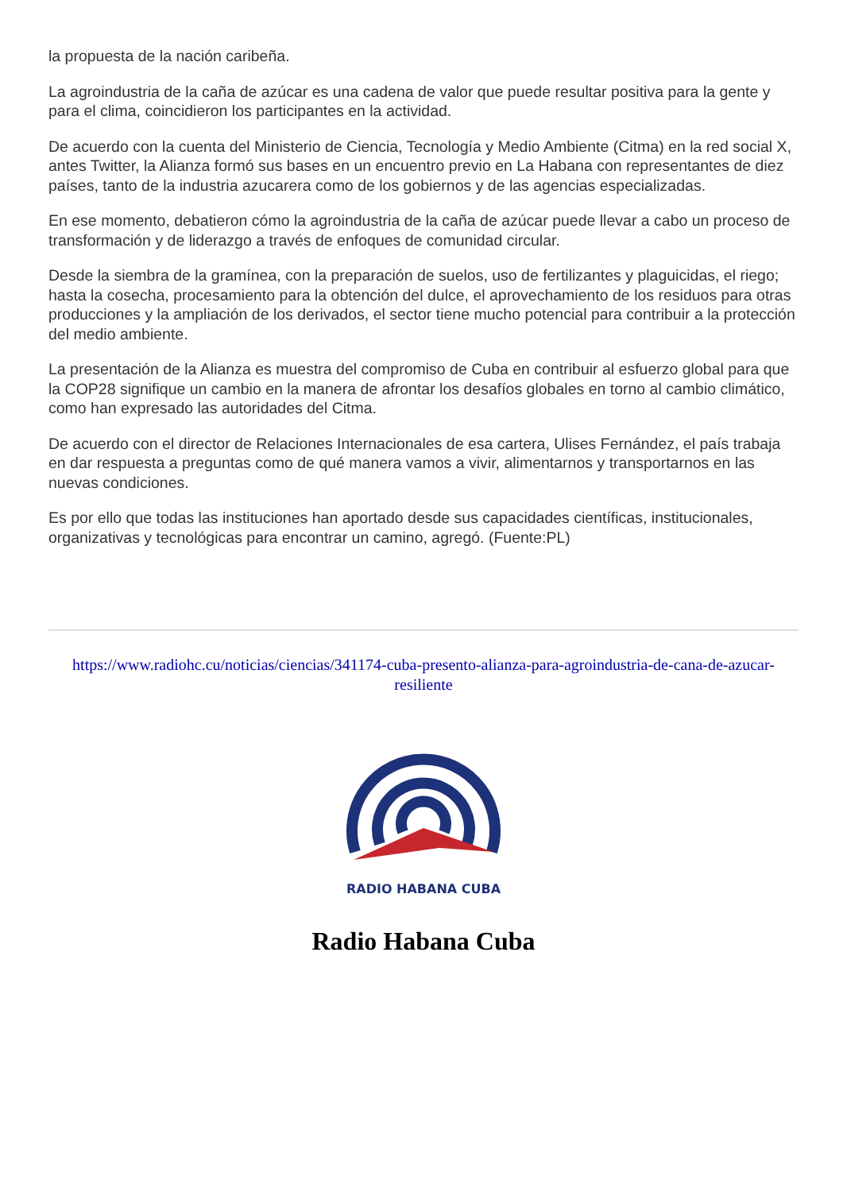la propuesta de la nación caribeña.
La agroindustria de la caña de azúcar es una cadena de valor que puede resultar positiva para la gente y para el clima, coincidieron los participantes en la actividad.
De acuerdo con la cuenta del Ministerio de Ciencia, Tecnología y Medio Ambiente (Citma) en la red social X, antes Twitter, la Alianza formó sus bases en un encuentro previo en La Habana con representantes de diez países, tanto de la industria azucarera como de los gobiernos y de las agencias especializadas.
En ese momento, debatieron cómo la agroindustria de la caña de azúcar puede llevar a cabo un proceso de transformación y de liderazgo a través de enfoques de comunidad circular.
Desde la siembra de la gramínea, con la preparación de suelos, uso de fertilizantes y plaguicidas, el riego; hasta la cosecha, procesamiento para la obtención del dulce, el aprovechamiento de los residuos para otras producciones y la ampliación de los derivados, el sector tiene mucho potencial para contribuir a la protección del medio ambiente.
La presentación de la Alianza es muestra del compromiso de Cuba en contribuir al esfuerzo global para que la COP28 signifique un cambio en la manera de afrontar los desafíos globales en torno al cambio climático, como han expresado las autoridades del Citma.
De acuerdo con el director de Relaciones Internacionales de esa cartera, Ulises Fernández, el país trabaja en dar respuesta a preguntas como de qué manera vamos a vivir, alimentarnos y transportarnos en las nuevas condiciones.
Es por ello que todas las instituciones han aportado desde sus capacidades científicas, institucionales, organizativas y tecnológicas para encontrar un camino, agregó. (Fuente:PL)
https://www.radiohc.cu/noticias/ciencias/341174-cuba-presento-alianza-para-agroindustria-de-cana-de-azucar-resiliente
RADIO HABANA CUBA
Radio Habana Cuba